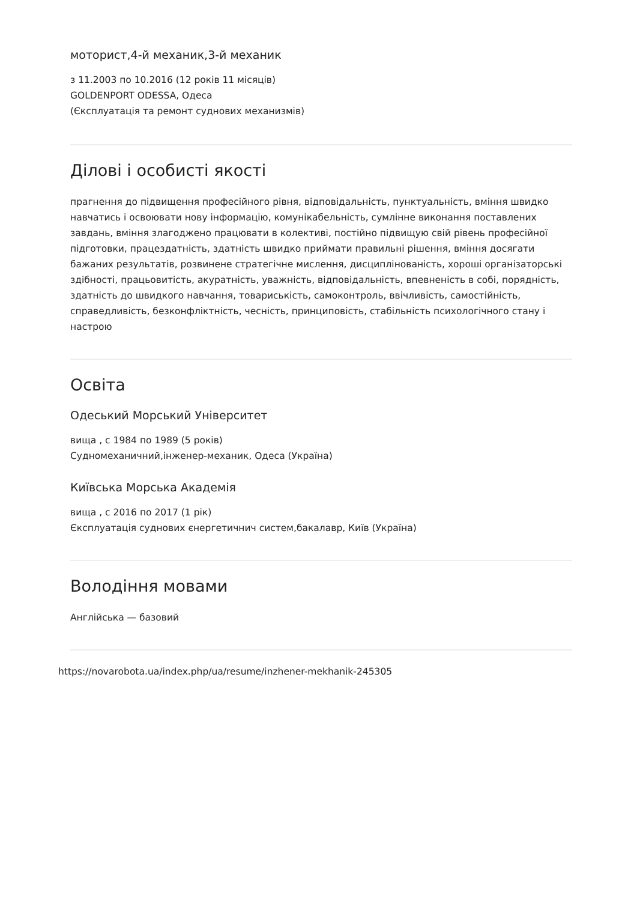моторист,4-й механик,3-й механик
з 11.2003 по 10.2016 (12 років 11 місяців)
GOLDENPORT ODESSA, Одеса
(Єксплуатація та ремонт суднових механизмів)
Ділові і особисті якості
прагнення до підвищення професійного рівня, відповідальність, пунктуальність, вміння швидко навчатись і освоювати нову інформацію, комунікабельність, сумлінне виконання поставлених завдань, вміння злагоджено працювати в колективі, постійно підвищую свій рівень професійної підготовки, працездатність, здатність швидко приймати правильні рішення, вміння досягати бажаних результатів, розвинене стратегічне мислення, дисциплінованість, хороші організаторські здібності, працьовитість, акуратність, уважність, відповідальність, впевненість в собі, порядність, здатність до швидкого навчання, товариськість, самоконтроль, ввічливість, самостійність, справедливість, безконфліктність, чесність, принциповість, стабільність психологічного стану і настрою
Освіта
Одеський Морський Університет
вища , с 1984 по 1989 (5 років)
Судномеханичний,інженер-механик, Одеса (Україна)
Київська Морська Академія
вища , с 2016 по 2017 (1 рік)
Єксплуатація суднових єнергетичнич систем,бакалавр, Київ (Україна)
Володіння мовами
Англійська — базовий
https://novarobota.ua/index.php/ua/resume/inzhener-mekhanik-245305